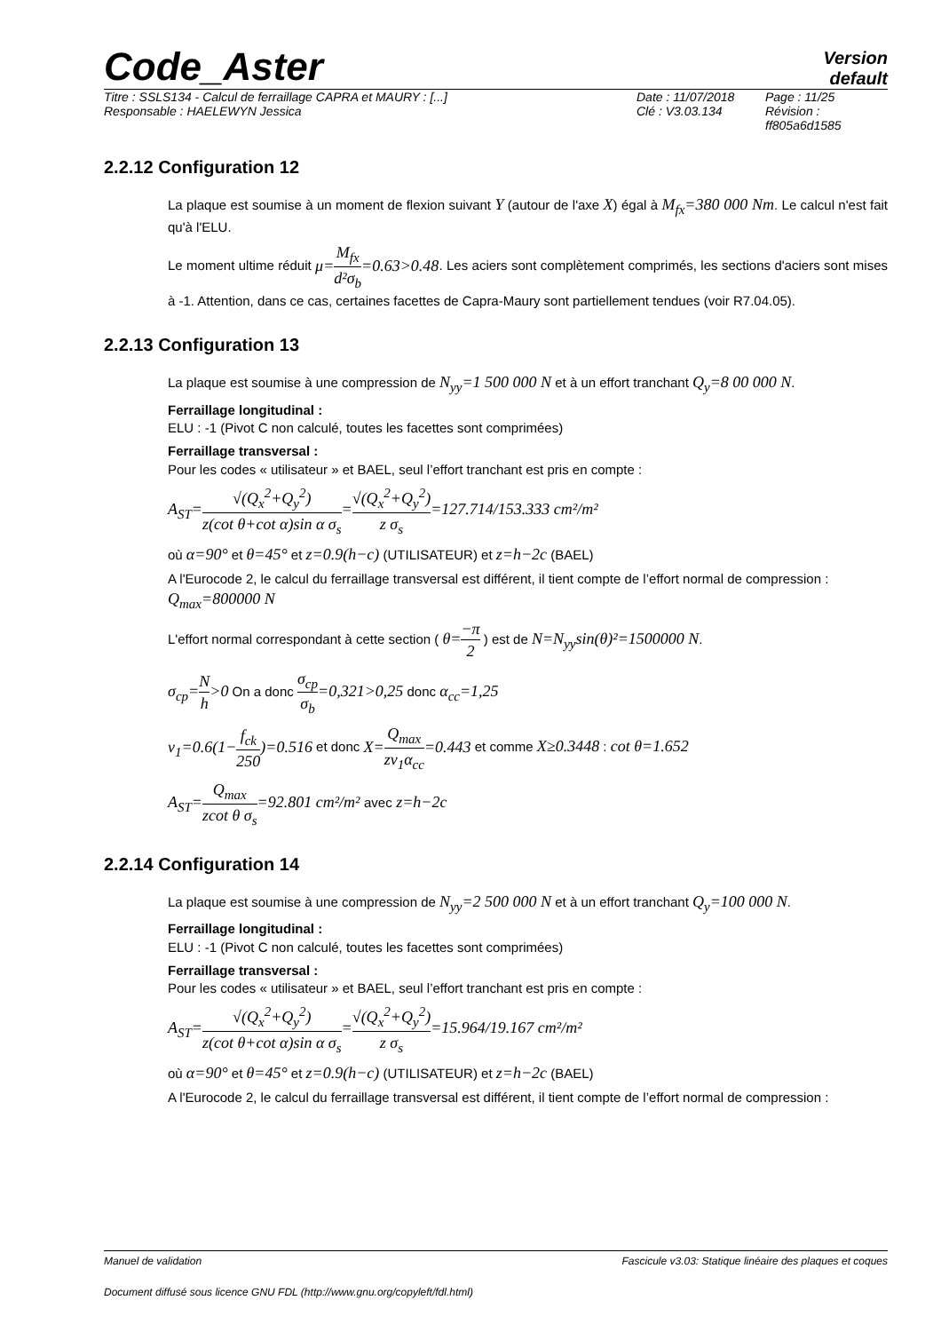Code_Aster
Version
default
Titre : SSLS134 - Calcul de ferraillage CAPRA et MAURY : [...]
Responsable : HAELEWYN Jessica
Date : 11/07/2018
Clé : V3.03.134
Page : 11/25
Révision :
ff805a6d1585
2.2.12 Configuration 12
La plaque est soumise à un moment de flexion suivant Y (autour de l'axe X) égal à M<sub>fx</sub>=380 000 Nm. Le calcul n'est fait qu'à l'ELU.
Le moment ultime réduit μ=M<sub>fx</sub> d²σ<sub>b</sub>=0.63>0.48. Les aciers sont complètement comprimés, les sections d'aciers sont mises à -1. Attention, dans ce cas, certaines facettes de Capra-Maury sont partiellement tendues (voir R7.04.05).
2.2.13 Configuration 13
La plaque est soumise à une compression de N<sub>yy</sub>=1 500 000 N et à un effort tranchant Q<sub>y</sub>=8 00 000 N.
Ferraillage longitudinal :
ELU : -1 (Pivot C non calculé, toutes les facettes sont comprimées)
Ferraillage transversal :
Pour les codes « utilisateur » et BAEL, seul l’effort tranchant est pris en compte :
A<sub>ST</sub>=√(Q<sub>x</sub><sup>2</sup>+Q<sub>y</sub><sup>2</sup>) z(cot θ+cot α)sin α σ<sub>s</sub>=√(Q<sub>x</sub><sup>2</sup>+Q<sub>y</sub><sup>2</sup>) z σ<sub>s</sub>=127.714/153.333 cm²/m²
où α=90° et θ=45° et z=0.9(h−c) (UTILISATEUR) et z=h−2c (BAEL)
A l'Eurocode 2, le calcul du ferraillage transversal est différent, il tient compte de l’effort normal de compression :
Q<sub>max</sub>=800000 N
L'effort normal correspondant à cette section ( θ=−π 2 ) est de N=N<sub>yy</sub>sin(θ)²=1500000 N.
σ<sub>cp</sub>=N h>0 On a donc σ<sub>cp</sub> σ<sub>b</sub>=0,321>0,25 donc α<sub>cc</sub>=1,25
v<sub>1</sub>=0.6(1−f<sub>ck</sub> 250)=0.516 et donc X=Q<sub>max</sub> zv<sub>1</sub>α<sub>cc</sub>=0.443 et comme X≥0.3448 : cot θ=1.652
A<sub>ST</sub>=Q<sub>max</sub> zcot θ σ<sub>s</sub>=92.801 cm²/m² avec z=h−2c
2.2.14 Configuration 14
La plaque est soumise à une compression de N<sub>yy</sub>=2 500 000 N et à un effort tranchant Q<sub>y</sub>=100 000 N.
Ferraillage longitudinal :
ELU : -1 (Pivot C non calculé, toutes les facettes sont comprimées)
Ferraillage transversal :
Pour les codes « utilisateur » et BAEL, seul l’effort tranchant est pris en compte :
A<sub>ST</sub>=√(Q<sub>x</sub><sup>2</sup>+Q<sub>y</sub><sup>2</sup>) z(cot θ+cot α)sin α σ<sub>s</sub>=√(Q<sub>x</sub><sup>2</sup>+Q<sub>y</sub><sup>2</sup>) z σ<sub>s</sub>=15.964/19.167 cm²/m²
où α=90° et θ=45° et z=0.9(h−c) (UTILISATEUR) et z=h−2c (BAEL)
A l'Eurocode 2, le calcul du ferraillage transversal est différent, il tient compte de l’effort normal de compression :
Manuel de validation Fascicule v3.03: Statique linéaire des plaques et coques
Document diffusé sous licence GNU FDL (http://www.gnu.org/copyleft/fdl.html)